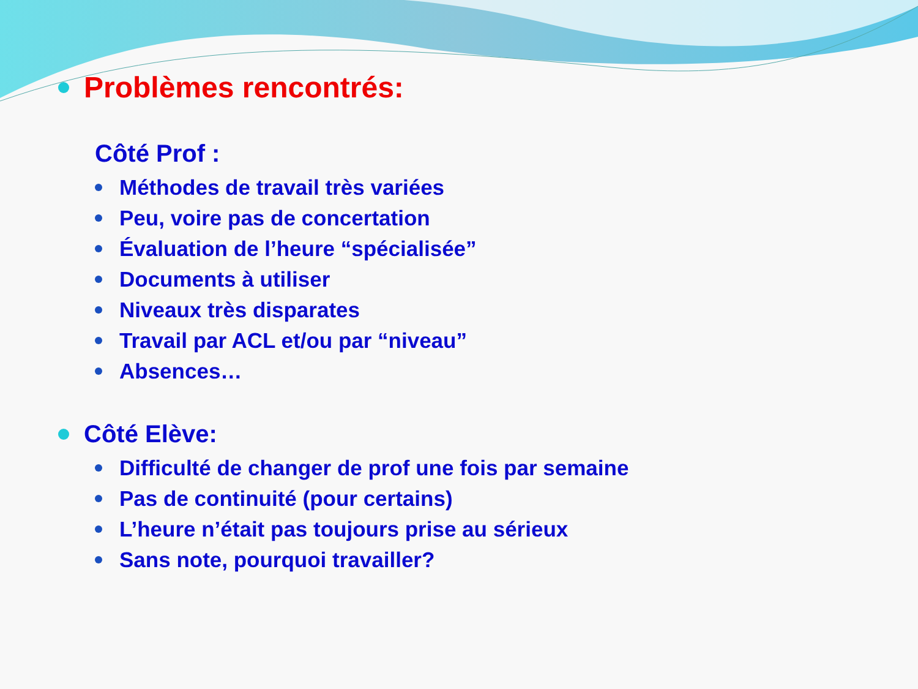Problèmes rencontrés:
Côté Prof :
Méthodes de travail très variées
Peu, voire pas de concertation
Évaluation de l’heure “spécialisée”
Documents à utiliser
Niveaux très disparates
Travail par ACL et/ou par “niveau”
Absences…
Côté Elève:
Difficulté de changer de prof une fois par semaine
Pas de continuité (pour certains)
L’heure n’était pas toujours prise au sérieux
Sans note, pourquoi travailler?